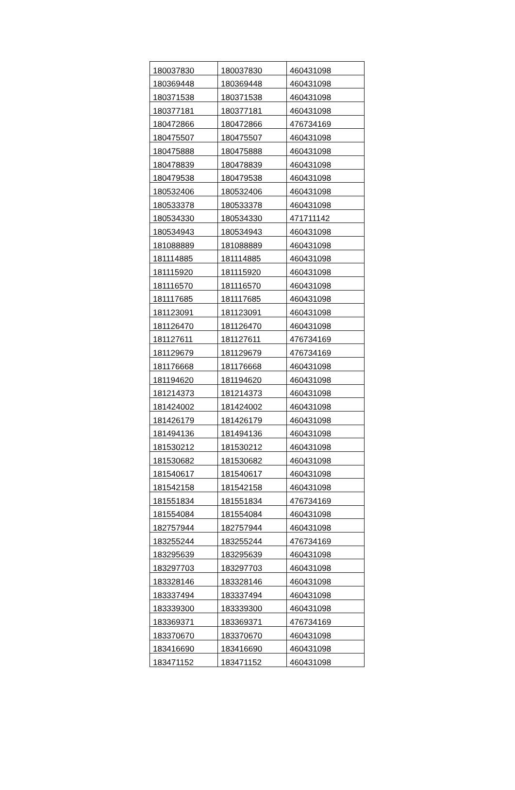| 180037830 | 180037830 | 460431098 |
| 180369448 | 180369448 | 460431098 |
| 180371538 | 180371538 | 460431098 |
| 180377181 | 180377181 | 460431098 |
| 180472866 | 180472866 | 476734169 |
| 180475507 | 180475507 | 460431098 |
| 180475888 | 180475888 | 460431098 |
| 180478839 | 180478839 | 460431098 |
| 180479538 | 180479538 | 460431098 |
| 180532406 | 180532406 | 460431098 |
| 180533378 | 180533378 | 460431098 |
| 180534330 | 180534330 | 471711142 |
| 180534943 | 180534943 | 460431098 |
| 181088889 | 181088889 | 460431098 |
| 181114885 | 181114885 | 460431098 |
| 181115920 | 181115920 | 460431098 |
| 181116570 | 181116570 | 460431098 |
| 181117685 | 181117685 | 460431098 |
| 181123091 | 181123091 | 460431098 |
| 181126470 | 181126470 | 460431098 |
| 181127611 | 181127611 | 476734169 |
| 181129679 | 181129679 | 476734169 |
| 181176668 | 181176668 | 460431098 |
| 181194620 | 181194620 | 460431098 |
| 181214373 | 181214373 | 460431098 |
| 181424002 | 181424002 | 460431098 |
| 181426179 | 181426179 | 460431098 |
| 181494136 | 181494136 | 460431098 |
| 181530212 | 181530212 | 460431098 |
| 181530682 | 181530682 | 460431098 |
| 181540617 | 181540617 | 460431098 |
| 181542158 | 181542158 | 460431098 |
| 181551834 | 181551834 | 476734169 |
| 181554084 | 181554084 | 460431098 |
| 182757944 | 182757944 | 460431098 |
| 183255244 | 183255244 | 476734169 |
| 183295639 | 183295639 | 460431098 |
| 183297703 | 183297703 | 460431098 |
| 183328146 | 183328146 | 460431098 |
| 183337494 | 183337494 | 460431098 |
| 183339300 | 183339300 | 460431098 |
| 183369371 | 183369371 | 476734169 |
| 183370670 | 183370670 | 460431098 |
| 183416690 | 183416690 | 460431098 |
| 183471152 | 183471152 | 460431098 |